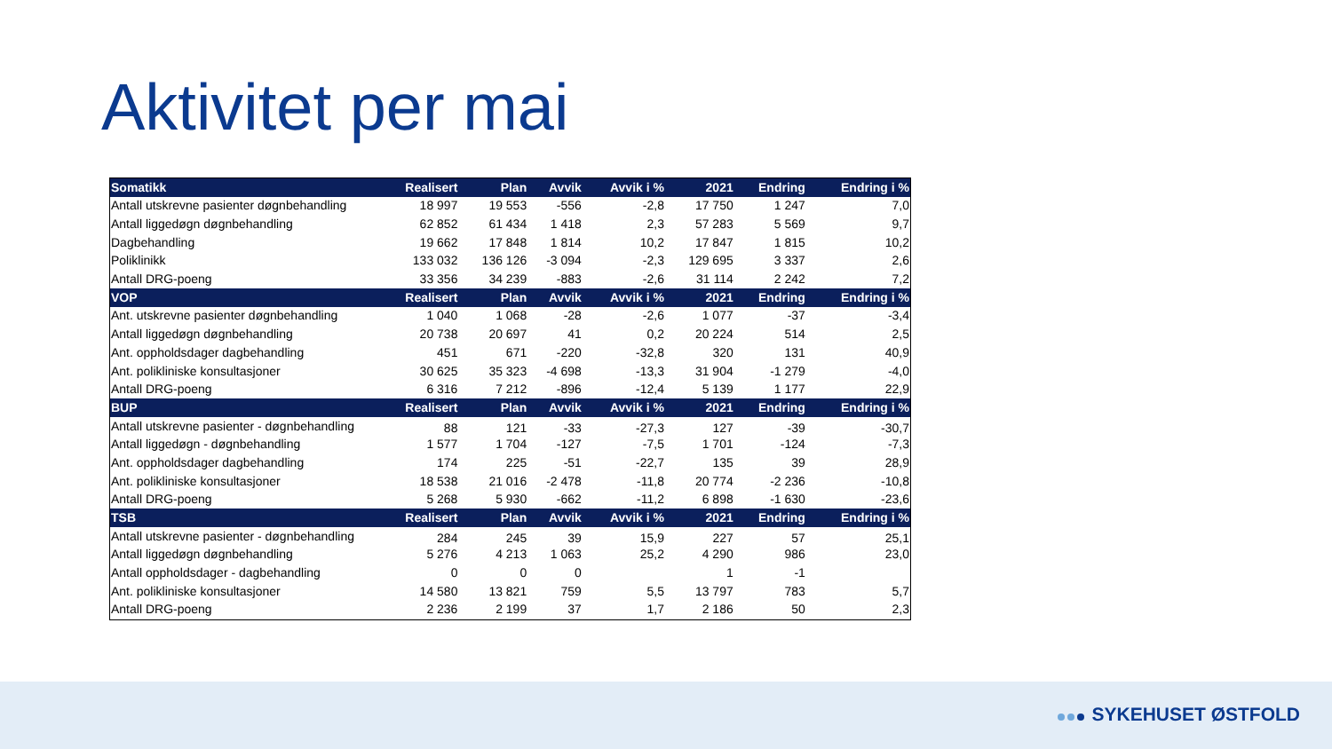Aktivitet per mai
| Somatikk | Realisert | Plan | Avvik | Avvik i % | 2021 | Endring | Endring i % |
| --- | --- | --- | --- | --- | --- | --- | --- |
| Antall utskrevne pasienter døgnbehandling | 18 997 | 19 553 | -556 | -2,8 | 17 750 | 1 247 | 7,0 |
| Antall liggedøgn døgnbehandling | 62 852 | 61 434 | 1 418 | 2,3 | 57 283 | 5 569 | 9,7 |
| Dagbehandling | 19 662 | 17 848 | 1 814 | 10,2 | 17 847 | 1 815 | 10,2 |
| Poliklinikk | 133 032 | 136 126 | -3 094 | -2,3 | 129 695 | 3 337 | 2,6 |
| Antall DRG-poeng | 33 356 | 34 239 | -883 | -2,6 | 31 114 | 2 242 | 7,2 |
| VOP | Realisert | Plan | Avvik | Avvik i % | 2021 | Endring | Endring i % |
| Ant. utskrevne pasienter døgnbehandling | 1 040 | 1 068 | -28 | -2,6 | 1 077 | -37 | -3,4 |
| Antall liggedøgn døgnbehandling | 20 738 | 20 697 | 41 | 0,2 | 20 224 | 514 | 2,5 |
| Ant. oppholdsdager dagbehandling | 451 | 671 | -220 | -32,8 | 320 | 131 | 40,9 |
| Ant. polikliniske konsultasjoner | 30 625 | 35 323 | -4 698 | -13,3 | 31 904 | -1 279 | -4,0 |
| Antall DRG-poeng | 6 316 | 7 212 | -896 | -12,4 | 5 139 | 1 177 | 22,9 |
| BUP | Realisert | Plan | Avvik | Avvik i % | 2021 | Endring | Endring i % |
| Antall utskrevne pasienter - døgnbehandling | 88 | 121 | -33 | -27,3 | 127 | -39 | -30,7 |
| Antall liggedøgn - døgnbehandling | 1 577 | 1 704 | -127 | -7,5 | 1 701 | -124 | -7,3 |
| Ant. oppholdsdager dagbehandling | 174 | 225 | -51 | -22,7 | 135 | 39 | 28,9 |
| Ant. polikliniske konsultasjoner | 18 538 | 21 016 | -2 478 | -11,8 | 20 774 | -2 236 | -10,8 |
| Antall DRG-poeng | 5 268 | 5 930 | -662 | -11,2 | 6 898 | -1 630 | -23,6 |
| TSB | Realisert | Plan | Avvik | Avvik i % | 2021 | Endring | Endring i % |
| Antall utskrevne pasienter - døgnbehandling | 284 | 245 | 39 | 15,9 | 227 | 57 | 25,1 |
| Antall liggedøgn døgnbehandling | 5 276 | 4 213 | 1 063 | 25,2 | 4 290 | 986 | 23,0 |
| Antall oppholdsdager - dagbehandling | 0 | 0 | 0 | | 1 | -1 | |
| Ant. polikliniske konsultasjoner | 14 580 | 13 821 | 759 | 5,5 | 13 797 | 783 | 5,7 |
| Antall DRG-poeng | 2 236 | 2 199 | 37 | 1,7 | 2 186 | 50 | 2,3 |
SYKEHUSET ØSTFOLD